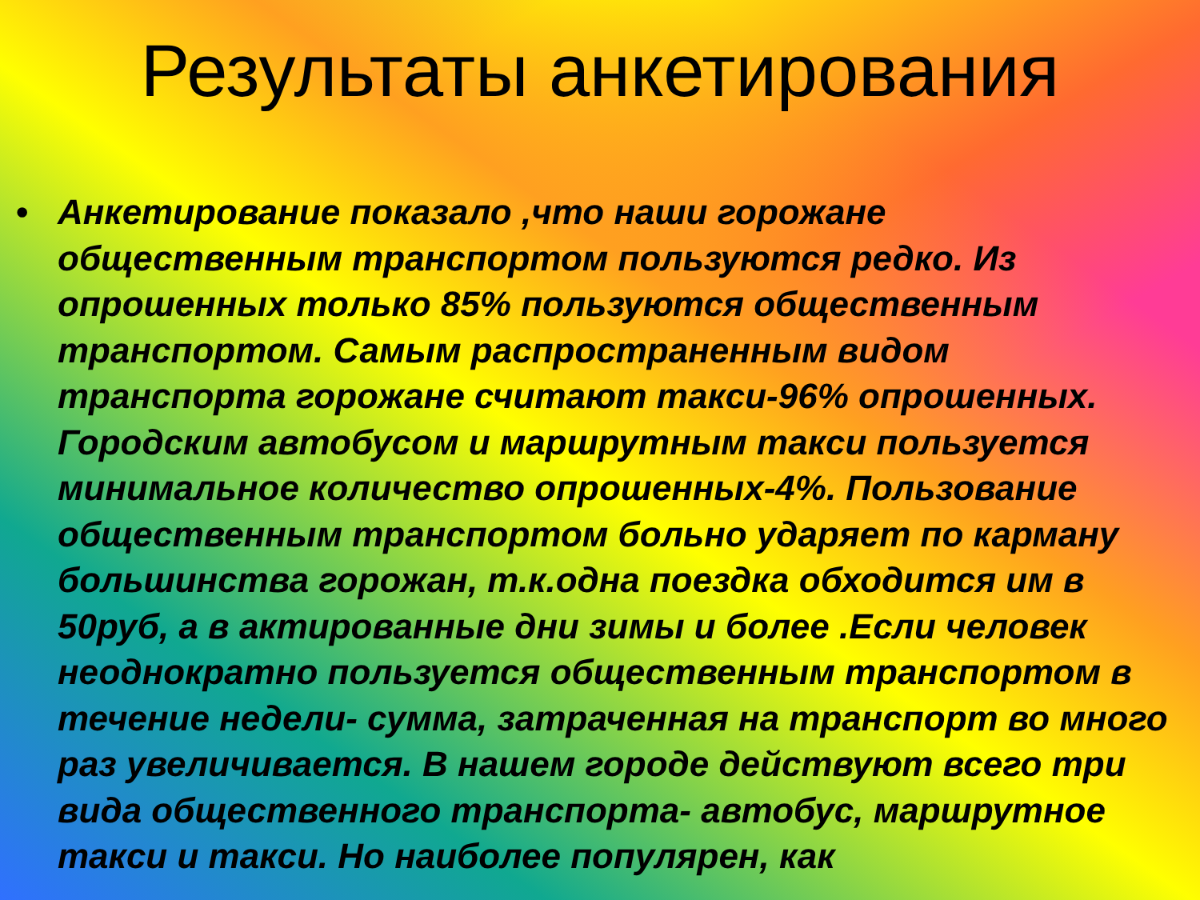Результаты анкетирования
• Анкетирование показало ,что наши горожане общественным транспортом пользуются редко. Из опрошенных только 85% пользуются общественным транспортом. Самым распространенным видом транспорта горожане считают такси-96% опрошенных. Городским автобусом и маршрутным такси пользуется минимальное количество опрошенных-4%. Пользование общественным транспортом больно ударяет по карману большинства горожан, т.к.одна поездка обходится им в 50руб, а в актированные дни зимы и более .Если человек неоднократно пользуется общественным транспортом в течение недели- сумма, затраченная на транспорт во много раз увеличивается. В нашем городе действуют всего три вида общественного транспорта- автобус, маршрутное такси и такси. Но наиболее популярен, как